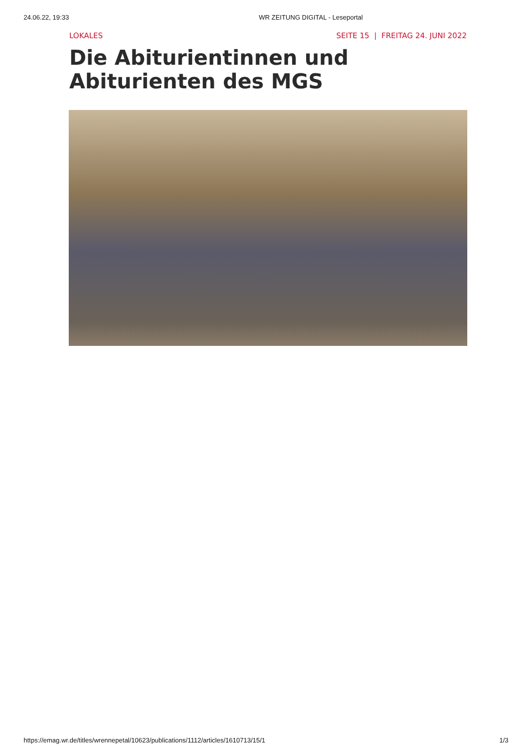24.06.22, 19:33 WR ZEITUNG DIGITAL - Leseportal
LOKALES SEITE 15 | FREITAG 24. JUNI 2022
Die Abiturientinnen und Abiturienten des MGS
https://emag.wr.de/titles/wrennepetal/10623/publications/1112/articles/1610713/15/1 1/3